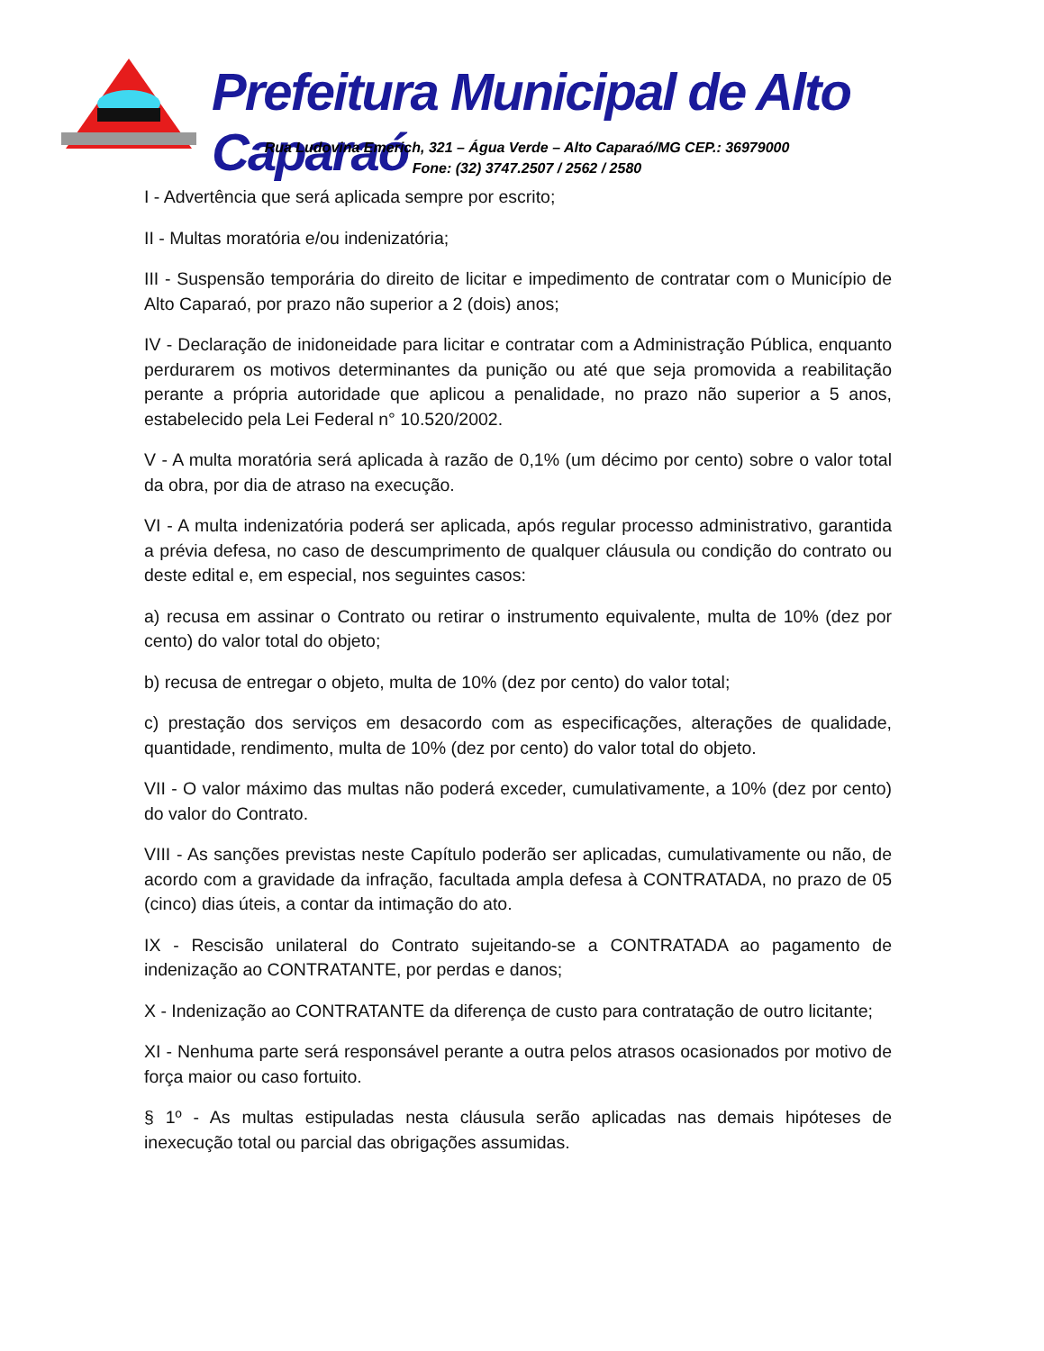Prefeitura Municipal de Alto Caparaó
Rua Ludovina Emerich, 321 – Água Verde – Alto Caparaó/MG CEP.: 36979000
Fone: (32) 3747.2507 / 2562 / 2580
I - Advertência que será aplicada sempre por escrito;
II - Multas moratória e/ou indenizatória;
III - Suspensão temporária do direito de licitar e impedimento de contratar com o Município de Alto Caparaó, por prazo não superior a 2 (dois) anos;
IV - Declaração de inidoneidade para licitar e contratar com a Administração Pública, enquanto perdurarem os motivos determinantes da punição ou até que seja promovida a reabilitação perante a própria autoridade que aplicou a penalidade, no prazo não superior a 5 anos, estabelecido pela Lei Federal n° 10.520/2002.
V - A multa moratória será aplicada à razão de 0,1% (um décimo por cento) sobre o valor total da obra, por dia de atraso na execução.
VI - A multa indenizatória poderá ser aplicada, após regular processo administrativo, garantida a prévia defesa, no caso de descumprimento de qualquer cláusula ou condição do contrato ou deste edital e, em especial, nos seguintes casos:
a) recusa em assinar o Contrato ou retirar o instrumento equivalente, multa de 10% (dez por cento) do valor total do objeto;
b) recusa de entregar o objeto, multa de 10% (dez por cento) do valor total;
c) prestação dos serviços em desacordo com as especificações, alterações de qualidade, quantidade, rendimento, multa de 10% (dez por cento) do valor total do objeto.
VII - O valor máximo das multas não poderá exceder, cumulativamente, a 10% (dez por cento) do valor do Contrato.
VIII - As sanções previstas neste Capítulo poderão ser aplicadas, cumulativamente ou não, de acordo com a gravidade da infração, facultada ampla defesa à CONTRATADA, no prazo de 05 (cinco) dias úteis, a contar da intimação do ato.
IX - Rescisão unilateral do Contrato sujeitando-se a CONTRATADA ao pagamento de indenização ao CONTRATANTE, por perdas e danos;
X - Indenização ao CONTRATANTE da diferença de custo para contratação de outro licitante;
XI - Nenhuma parte será responsável perante a outra pelos atrasos ocasionados por motivo de força maior ou caso fortuito.
§ 1º - As multas estipuladas nesta cláusula serão aplicadas nas demais hipóteses de inexecução total ou parcial das obrigações assumidas.